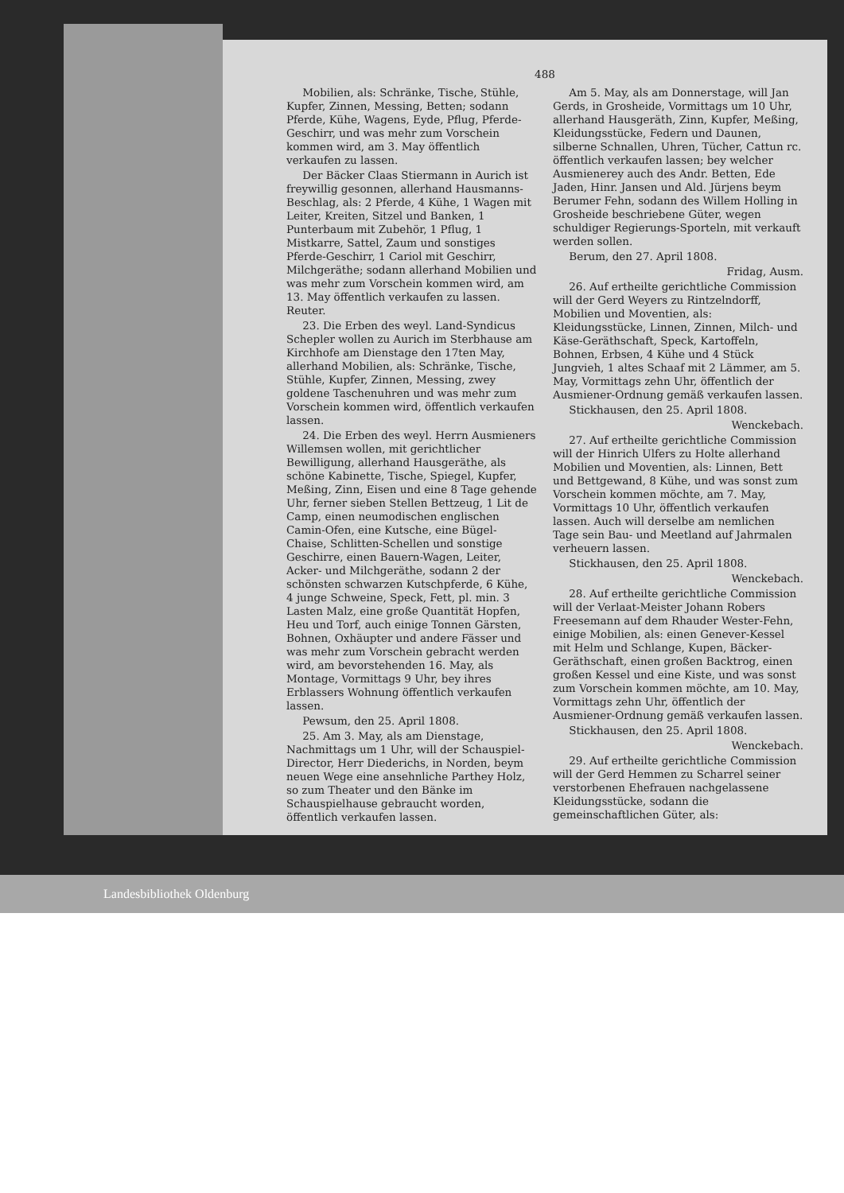488
Mobilien, als: Schränke, Tische, Stühle, Kupfer, Zinnen, Messing, Betten; sodann Pferde, Kühe, Wagens, Eyde, Pflug, Pferde-Geschirr, und was mehr zum Vorschein kommen wird, am 3. May öffentlich verkaufen zu lassen.
Der Bäcker Claas Stiermann in Aurich ist freywillig gesonnen, allerhand Hausmanns-Beschlag, als: 2 Pferde, 4 Kühe, 1 Wagen mit Leiter, Kreiten, Sitzel und Banken, 1 Punterbaum mit Zubehör, 1 Pflug, 1 Mistkarre, Sattel, Zaum und sonstiges Pferde-Geschirr, 1 Cariol mit Geschirr, Milchgeräthe; sodann allerhand Mobilien und was mehr zum Vorschein kommen wird, am 13. May öffentlich verkaufen zu lassen. Reuter.
23. Die Erben des weyl. Land-Syndicus Schepler wollen zu Aurich im Sterbhause am Kirchhofe am Dienstage den 17ten May, allerhand Mobilien, als: Schränke, Tische, Stühle, Kupfer, Zinnen, Messing, zwey goldene Taschenuhren und was mehr zum Vorschein kommen wird, öffentlich verkaufen lassen.
24. Die Erben des weyl. Herrn Ausmieners Willemsen wollen, mit gerichtlicher Bewilligung, allerhand Hausgeräthe, als schöne Kabinette, Tische, Spiegel, Kupfer, Meßing, Zinn, Eisen und eine 8 Tage gehende Uhr, ferner sieben Stellen Bettzeug, 1 Lit de Camp, einen neumodischen englischen Camin-Ofen, eine Kutsche, eine Bügel-Chaise, Schlitten-Schellen und sonstige Geschirre, einen Bauern-Wagen, Leiter, Acker- und Milchgeräthe, sodann 2 der schönsten schwarzen Kutschpferde, 6 Kühe, 4 junge Schweine, Speck, Fett, pl. min. 3 Lasten Malz, eine große Quantität Hopfen, Heu und Torf, auch einige Tonnen Gärsten, Bohnen, Oxhäupter und andere Fässer und was mehr zum Vorschein gebracht werden wird, am bevorstehenden 16. May, als Montage, Vormittags 9 Uhr, bey ihres Erblassers Wohnung öffentlich verkaufen lassen.
Pewsum, den 25. April 1808.
25. Am 3. May, als am Dienstage, Nachmittags um 1 Uhr, will der Schauspiel-Director, Herr Diederichs, in Norden, beym neuen Wege eine ansehnliche Parthey Holz, so zum Theater und den Bänke im Schauspielhause gebraucht worden, öffentlich verkaufen lassen.
Am 5. May, als am Donnerstage, will Jan Gerds, in Grosheide, Vormittags um 10 Uhr, allerhand Hausgeräth, Zinn, Kupfer, Meßing, Kleidungsstücke, Federn und Daunen, silberne Schnallen, Uhren, Tücher, Cattun rc. öffentlich verkaufen lassen; bey welcher Ausmienerey auch des Andr. Betten, Ede Jaden, Hinr. Jansen und Ald. Jürjens beym Berumer Fehn, sodann des Willem Holling in Grosheide beschriebene Güter, wegen schuldiger Regierungs-Sporteln, mit verkauft werden sollen.
Berum, den 27. April 1808.
Fridag, Ausm.
26. Auf ertheilte gerichtliche Commission will der Gerd Weyers zu Rintzelndorff, Mobilien und Moventien, als: Kleidungsstücke, Linnen, Zinnen, Milch- und Käse-Geräthschaft, Speck, Kartoffeln, Bohnen, Erbsen, 4 Kühe und 4 Stück Jungvieh, 1 altes Schaaf mit 2 Lämmer, am 5. May, Vormittags zehn Uhr, öffentlich der Ausmiener-Ordnung gemäß verkaufen lassen.
Stickhausen, den 25. April 1808.
Wenckebach.
27. Auf ertheilte gerichtliche Commission will der Hinrich Ulfers zu Holte allerhand Mobilien und Moventien, als: Linnen, Bett und Bettgewand, 8 Kühe, und was sonst zum Vorschein kommen möchte, am 7. May, Vormittags 10 Uhr, öffentlich verkaufen lassen. Auch will derselbe am nemlichen Tage sein Bau- und Meetland auf Jahrmalen verheuern lassen.
Stickhausen, den 25. April 1808.
Wenckebach.
28. Auf ertheilte gerichtliche Commission will der Verlaat-Meister Johann Robers Freesemann auf dem Rhauder Wester-Fehn, einige Mobilien, als: einen Genever-Kessel mit Helm und Schlange, Kupen, Bäcker-Geräthschaft, einen großen Backtrog, einen großen Kessel und eine Kiste, und was sonst zum Vorschein kommen möchte, am 10. May, Vormittags zehn Uhr, öffentlich der Ausmiener-Ordnung gemäß verkaufen lassen.
Stickhausen, den 25. April 1808.
Wenckebach.
29. Auf ertheilte gerichtliche Commission will der Gerd Hemmen zu Scharrel seiner verstorbenen Ehefrauen nachgelassene Kleidungsstücke, sodann die gemeinschaftlichen Güter, als:
Landesbibliothek Oldenburg